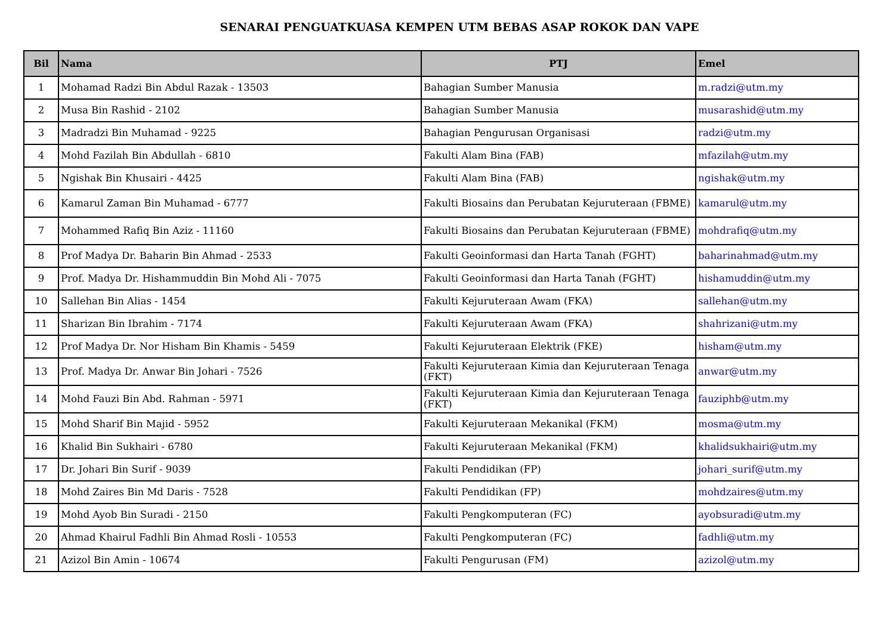SENARAI PENGUATKUASA KEMPEN UTM BEBAS ASAP ROKOK DAN VAPE
| Bil | Nama | PTJ | Emel |
| --- | --- | --- | --- |
| 1 | Mohamad Radzi Bin Abdul Razak - 13503 | Bahagian Sumber Manusia | m.radzi@utm.my |
| 2 | Musa Bin Rashid - 2102 | Bahagian Sumber Manusia | musarashid@utm.my |
| 3 | Madradzi Bin Muhamad - 9225 | Bahagian Pengurusan Organisasi | radzi@utm.my |
| 4 | Mohd Fazilah Bin Abdullah - 6810 | Fakulti Alam Bina (FAB) | mfazilah@utm.my |
| 5 | Ngishak Bin Khusairi - 4425 | Fakulti Alam Bina (FAB) | ngishak@utm.my |
| 6 | Kamarul Zaman Bin Muhamad - 6777 | Fakulti Biosains dan Perubatan Kejuruteraan (FBME) | kamarul@utm.my |
| 7 | Mohammed Rafiq Bin Aziz - 11160 | Fakulti Biosains dan Perubatan Kejuruteraan (FBME) | mohdrafiq@utm.my |
| 8 | Prof Madya Dr. Baharin Bin Ahmad - 2533 | Fakulti Geoinformasi dan Harta Tanah (FGHT) | baharinahmad@utm.my |
| 9 | Prof. Madya Dr. Hishammuddin Bin Mohd Ali - 7075 | Fakulti Geoinformasi dan Harta Tanah (FGHT) | hishamuddin@utm.my |
| 10 | Sallehan Bin Alias - 1454 | Fakulti Kejuruteraan Awam (FKA) | sallehan@utm.my |
| 11 | Sharizan Bin Ibrahim - 7174 | Fakulti Kejuruteraan Awam (FKA) | shahrizani@utm.my |
| 12 | Prof Madya Dr. Nor Hisham Bin Khamis - 5459 | Fakulti Kejuruteraan Elektrik (FKE) | hisham@utm.my |
| 13 | Prof. Madya Dr. Anwar Bin Johari - 7526 | Fakulti Kejuruteraan Kimia dan Kejuruteraan Tenaga (FKT) | anwar@utm.my |
| 14 | Mohd Fauzi Bin Abd. Rahman - 5971 | Fakulti Kejuruteraan Kimia dan Kejuruteraan Tenaga (FKT) | fauziphb@utm.my |
| 15 | Mohd Sharif Bin Majid - 5952 | Fakulti Kejuruteraan Mekanikal (FKM) | mosma@utm.my |
| 16 | Khalid Bin Sukhairi - 6780 | Fakulti Kejuruteraan Mekanikal (FKM) | khalidsukhairi@utm.my |
| 17 | Dr. Johari Bin Surif - 9039 | Fakulti Pendidikan (FP) | johari_surif@utm.my |
| 18 | Mohd Zaires Bin Md Daris - 7528 | Fakulti Pendidikan (FP) | mohdzaires@utm.my |
| 19 | Mohd Ayob Bin Suradi - 2150 | Fakulti Pengkomputeran (FC) | ayobsuradi@utm.my |
| 20 | Ahmad Khairul Fadhli Bin Ahmad Rosli - 10553 | Fakulti Pengkomputeran (FC) | fadhli@utm.my |
| 21 | Azizol Bin Amin - 10674 | Fakulti Pengurusan (FM) | azizol@utm.my |